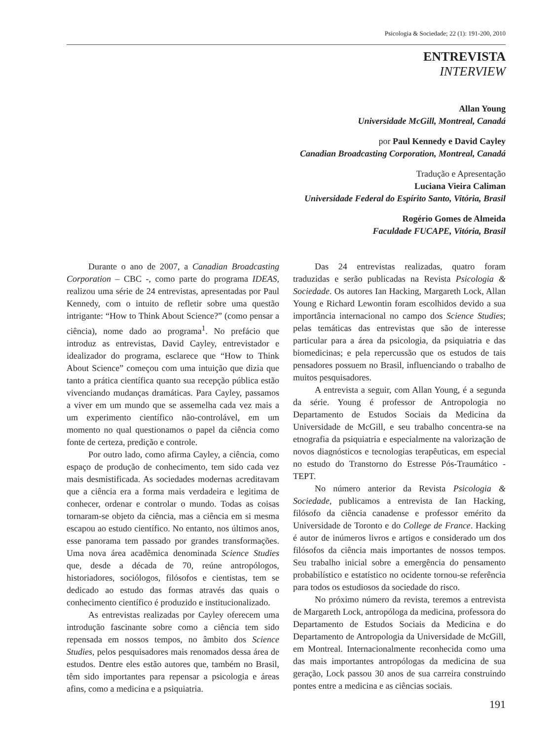Psicologia & Sociedade; 22 (1): 191-200, 2010
ENTREVISTA
INTERVIEW
Allan Young
Universidade McGill, Montreal, Canadá
por Paul Kennedy e David Cayley
Canadian Broadcasting Corporation, Montreal, Canadá
Tradução e Apresentação
Luciana Vieira Caliman
Universidade Federal do Espírito Santo, Vitória, Brasil
Rogério Gomes de Almeida
Faculdade FUCAPE, Vitória, Brasil
Durante o ano de 2007, a Canadian Broadcasting Corporation – CBC -, como parte do programa IDEAS, realizou uma série de 24 entrevistas, apresentadas por Paul Kennedy, com o intuito de refletir sobre uma questão intrigante: “How to Think About Science?” (como pensar a ciência), nome dado ao programa<sup>1</sup>. No prefácio que introduz as entrevistas, David Cayley, entrevistador e idealizador do programa, esclarece que “How to Think About Science” começou com uma intuição que dizia que tanto a prática científica quanto sua recepção pública estão vivenciando mudanças dramáticas. Para Cayley, passamos a viver em um mundo que se assemelha cada vez mais a um experimento científico não-controlável, em um momento no qual questionamos o papel da ciência como fonte de certeza, predição e controle.
Por outro lado, como afirma Cayley, a ciência, como espaço de produção de conhecimento, tem sido cada vez mais desmistificada. As sociedades modernas acreditavam que a ciência era a forma mais verdadeira e legitima de conhecer, ordenar e controlar o mundo. Todas as coisas tornaram-se objeto da ciência, mas a ciência em si mesma escapou ao estudo científico. No entanto, nos últimos anos, esse panorama tem passado por grandes transformações. Uma nova área acadêmica denominada Science Studies que, desde a década de 70, reúne antropólogos, historiadores, sociólogos, filósofos e cientistas, tem se dedicado ao estudo das formas através das quais o conhecimento científico é produzido e institucionalizado.
As entrevistas realizadas por Cayley oferecem uma introdução fascinante sobre como a ciência tem sido repensada em nossos tempos, no âmbito dos Science Studies, pelos pesquisadores mais renomados dessa área de estudos. Dentre eles estão autores que, também no Brasil, têm sido importantes para repensar a psicologia e áreas afins, como a medicina e a psiquiatria.
Das 24 entrevistas realizadas, quatro foram traduzidas e serão publicadas na Revista Psicologia & Sociedade. Os autores Ian Hacking, Margareth Lock, Allan Young e Richard Lewontin foram escolhidos devido a sua importância internacional no campo dos Science Studies; pelas temáticas das entrevistas que são de interesse particular para a área da psicologia, da psiquiatria e das biomedicinas; e pela repercussão que os estudos de tais pensadores possuem no Brasil, influenciando o trabalho de muitos pesquisadores.
A entrevista a seguir, com Allan Young, é a segunda da série. Young é professor de Antropologia no Departamento de Estudos Sociais da Medicina da Universidade de McGill, e seu trabalho concentra-se na etnografia da psiquiatria e especialmente na valorização de novos diagnósticos e tecnologias terapêuticas, em especial no estudo do Transtorno do Estresse Pós-Traumático - TEPT.
No número anterior da Revista Psicologia & Sociedade, publicamos a entrevista de Ian Hacking, filósofo da ciência canadense e professor emérito da Universidade de Toronto e do College de France. Hacking é autor de inúmeros livros e artigos e considerado um dos filósofos da ciência mais importantes de nossos tempos. Seu trabalho inicial sobre a emergência do pensamento probabilístico e estatístico no ocidente tornou-se referência para todos os estudiosos da sociedade do risco.
No próximo número da revista, teremos a entrevista de Margareth Lock, antropóloga da medicina, professora do Departamento de Estudos Sociais da Medicina e do Departamento de Antropologia da Universidade de McGill, em Montreal. Internacionalmente reconhecida como uma das mais importantes antropólogas da medicina de sua geração, Lock passou 30 anos de sua carreira construindo pontes entre a medicina e as ciências sociais.
191